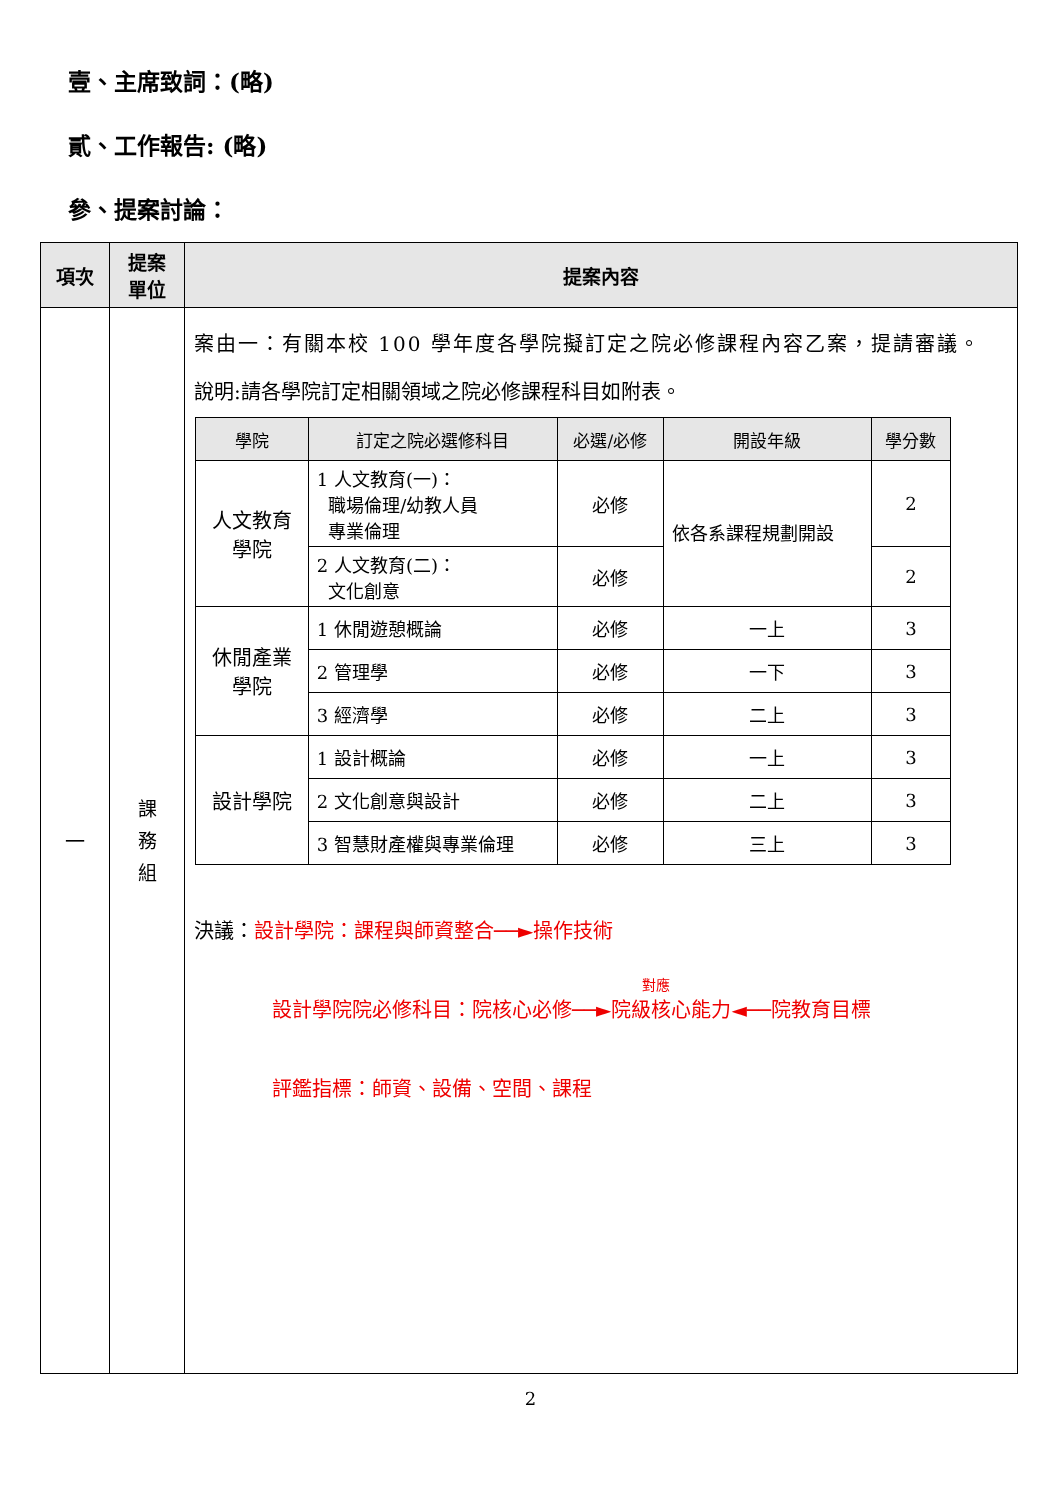壹、主席致詞：(略)
貳、工作報告: (略)
參、提案討論：
| 項次 | 提案 單位 | 提案內容 |
| --- | --- | --- |
| 一 | 課 務 組 | 案由一：有關本校 100 學年度各學院擬訂定之院必修課程內容乙案，提請審議。 說明:請各學院訂定相關領域之院必修課程科目如附表。 / 學院 / 訂定之院必選修科目 / 必選/必修 / 開設年級 / 學分數 / / --- / --- / --- / --- / --- / / 人文教育 學院 / 1 人文教育(一)： 職場倫理/幼教人員 專業倫理 / 必修 / 依各系課程規劃開設 / 2 / / / 2 人文教育(二)： 文化創意 / 必修 / / 2 / / 休閒產業 學院 / 1 休閒遊憩概論 / 必修 / 一上 / 3 / / / 2 管理學 / 必修 / 一下 / 3 / / / 3 經濟學 / 必修 / 二上 / 3 / / 設計學院 / 1 設計概論 / 必修 / 一上 / 3 / / / 2 文化創意與設計 / 必修 / 二上 / 3 / / / 3 智慧財產權與專業倫理 / 必修 / 三上 / 3 / 決議： 設計學院：課程與師資整合──►操作技術 對應 設計學院院必修科目：院核心必修──►院級核心能力◄──院教育目標 評鑑指標：師資、設備、空間、課程 |
2